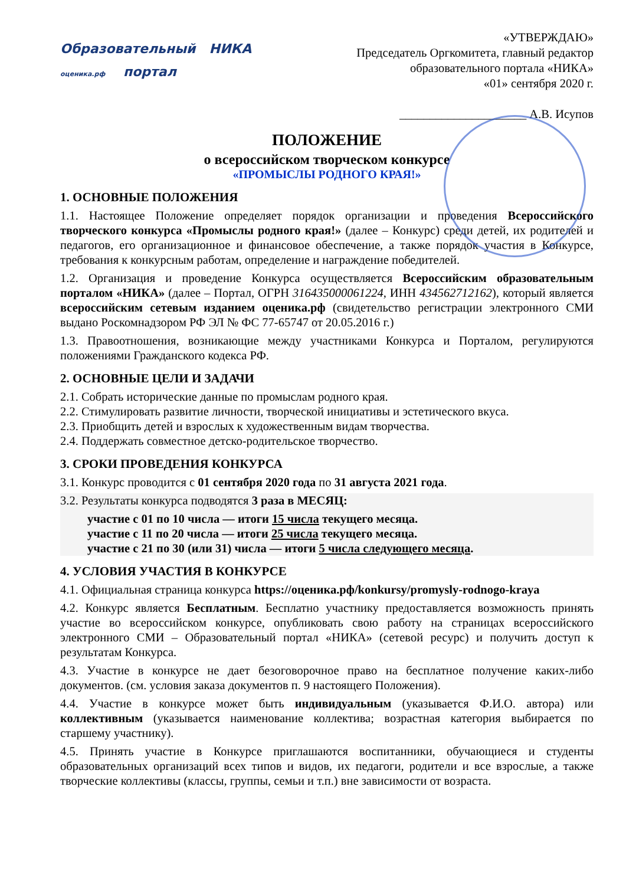Образовательный НИКА
оценика.рф портал
«УТВЕРЖДАЮ»
Председатель Оргкомитета, главный редактор
образовательного портала «НИКА»
«01» сентября 2020 г.
_____________________ А.В. Исупов
ПОЛОЖЕНИЕ
о всероссийском творческом конкурсе
«ПРОМЫСЛЫ РОДНОГО КРАЯ!»
1. ОСНОВНЫЕ ПОЛОЖЕНИЯ
1.1. Настоящее Положение определяет порядок организации и проведения Всероссийского творческого конкурса «Промыслы родного края!» (далее – Конкурс) среди детей, их родителей и педагогов, его организационное и финансовое обеспечение, а также порядок участия в Конкурсе, требования к конкурсным работам, определение и награждение победителей.
1.2. Организация и проведение Конкурса осуществляется Всероссийским образовательным порталом «НИКА» (далее – Портал, ОГРН 316435000061224, ИНН 434562712162), который является всероссийским сетевым изданием оценика.рф (свидетельство регистрации электронного СМИ выдано Роскомнадзором РФ ЭЛ № ФС 77-65747 от 20.05.2016 г.)
1.3. Правоотношения, возникающие между участниками Конкурса и Порталом, регулируются положениями Гражданского кодекса РФ.
2. ОСНОВНЫЕ ЦЕЛИ И ЗАДАЧИ
2.1. Собрать исторические данные по промыслам родного края.
2.2. Стимулировать развитие личности, творческой инициативы и эстетического вкуса.
2.3. Приобщить детей и взрослых к художественным видам творчества.
2.4. Поддержать совместное детско-родительское творчество.
3. СРОКИ ПРОВЕДЕНИЯ КОНКУРСА
3.1. Конкурс проводится с 01 сентября 2020 года по 31 августа 2021 года.
3.2. Результаты конкурса подводятся 3 раза в МЕСЯЦ:
участие с 01 по 10 числа — итоги 15 числа текущего месяца.
участие с 11 по 20 числа — итоги 25 числа текущего месяца.
участие с 21 по 30 (или 31) числа — итоги 5 числа следующего месяца.
4. УСЛОВИЯ УЧАСТИЯ В КОНКУРСЕ
4.1. Официальная страница конкурса https://оценика.рф/konkursy/promysly-rodnogo-kraya
4.2. Конкурс является Бесплатным. Бесплатно участнику предоставляется возможность принять участие во всероссийском конкурсе, опубликовать свою работу на страницах всероссийского электронного СМИ – Образовательный портал «НИКА» (сетевой ресурс) и получить доступ к результатам Конкурса.
4.3. Участие в конкурсе не дает безоговорочное право на бесплатное получение каких-либо документов. (см. условия заказа документов п. 9 настоящего Положения).
4.4. Участие в конкурсе может быть индивидуальным (указывается Ф.И.О. автора) или коллективным (указывается наименование коллектива; возрастная категория выбирается по старшему участнику).
4.5. Принять участие в Конкурсе приглашаются воспитанники, обучающиеся и студенты образовательных организаций всех типов и видов, их педагоги, родители и все взрослые, а также творческие коллективы (классы, группы, семьи и т.п.) вне зависимости от возраста.